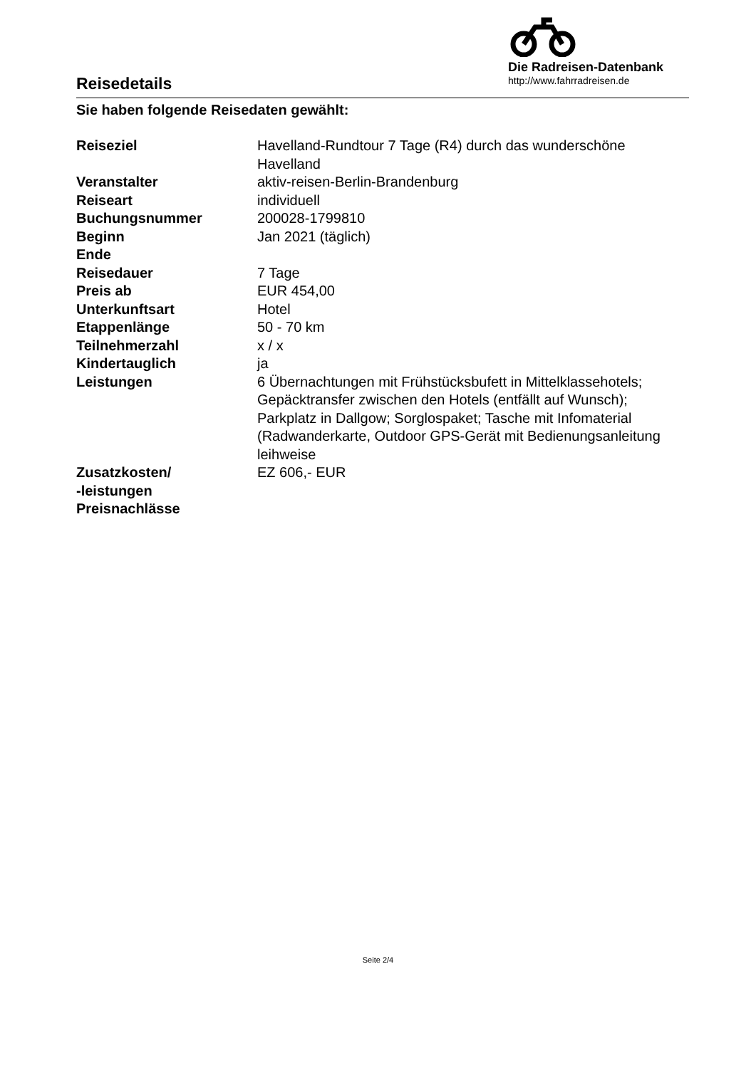Reisedetails
Die Radreisen-Datenbank
http://www.fahrradreisen.de
Sie haben folgende Reisedaten gewählt:
| Reiseziel | Havelland-Rundtour 7 Tage (R4) durch das wunderschöne Havelland |
| Veranstalter | aktiv-reisen-Berlin-Brandenburg |
| Reiseart | individuell |
| Buchungsnummer | 200028-1799810 |
| Beginn | Jan 2021 (täglich) |
| Ende | |
| Reisedauer | 7 Tage |
| Preis ab | EUR 454,00 |
| Unterkunftsart | Hotel |
| Etappenlänge | 50 - 70 km |
| Teilnehmerzahl | x / x |
| Kindertauglich | ja |
| Leistungen | 6 Übernachtungen mit Frühstücksbufett in Mittelklassehotels; Gepäcktransfer zwischen den Hotels (entfällt auf Wunsch); Parkplatz in Dallgow; Sorglospaket; Tasche mit Infomaterial (Radwanderkarte, Outdoor GPS-Gerät mit Bedienungsanleitung leihweise |
| Zusatzkosten/ -leistungen | EZ 606,- EUR |
| Preisnachlässe | |
Seite 2/4